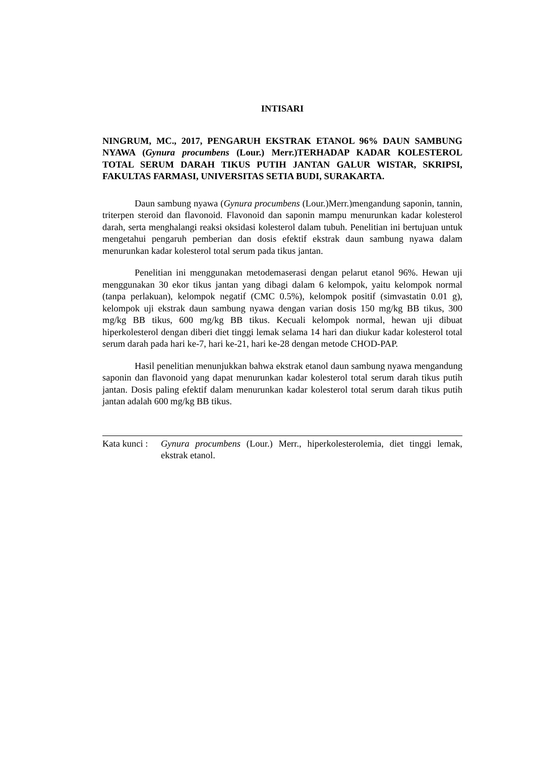INTISARI
NINGRUM, MC., 2017, PENGARUH EKSTRAK ETANOL 96% DAUN SAMBUNG NYAWA (Gynura procumbens (Lour.) Merr.)TERHADAP KADAR KOLESTEROL TOTAL SERUM DARAH TIKUS PUTIH JANTAN GALUR WISTAR, SKRIPSI, FAKULTAS FARMASI, UNIVERSITAS SETIA BUDI, SURAKARTA.
Daun sambung nyawa (Gynura procumbens (Lour.)Merr.)mengandung saponin, tannin, triterpen steroid dan flavonoid. Flavonoid dan saponin mampu menurunkan kadar kolesterol darah, serta menghalangi reaksi oksidasi kolesterol dalam tubuh. Penelitian ini bertujuan untuk mengetahui pengaruh pemberian dan dosis efektif ekstrak daun sambung nyawa dalam menurunkan kadar kolesterol total serum pada tikus jantan.
Penelitian ini menggunakan metodemaserasi dengan pelarut etanol 96%. Hewan uji menggunakan 30 ekor tikus jantan yang dibagi dalam 6 kelompok, yaitu kelompok normal (tanpa perlakuan), kelompok negatif (CMC 0.5%), kelompok positif (simvastatin 0.01 g), kelompok uji ekstrak daun sambung nyawa dengan varian dosis 150 mg/kg BB tikus, 300 mg/kg BB tikus, 600 mg/kg BB tikus. Kecuali kelompok normal, hewan uji dibuat hiperkolesterol dengan diberi diet tinggi lemak selama 14 hari dan diukur kadar kolesterol total serum darah pada hari ke-7, hari ke-21, hari ke-28 dengan metode CHOD-PAP.
Hasil penelitian menunjukkan bahwa ekstrak etanol daun sambung nyawa mengandung saponin dan flavonoid yang dapat menurunkan kadar kolesterol total serum darah tikus putih jantan. Dosis paling efektif dalam menurunkan kadar kolesterol total serum darah tikus putih jantan adalah 600 mg/kg BB tikus.
Kata kunci : Gynura procumbens (Lour.) Merr., hiperkolesterolemia, diet tinggi lemak, ekstrak etanol.